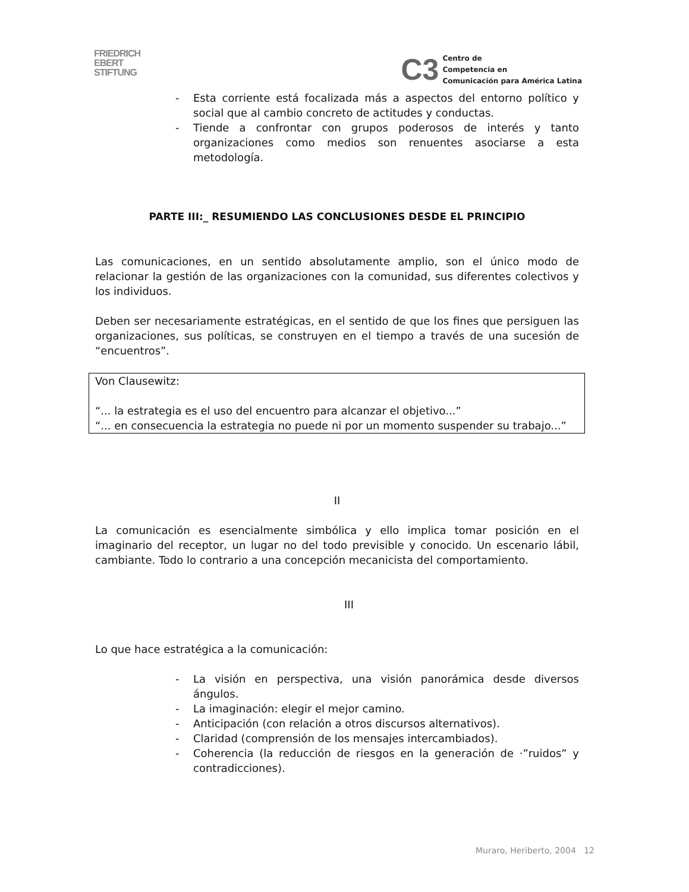FRIEDRICH
EBERT
STIFTUNG
C3
Centro de
Competencia en
Comunicación para América Latina
- Esta corriente está focalizada más a aspectos del entorno político y social que al cambio concreto de actitudes y conductas.
- Tiende a confrontar con grupos poderosos de interés y tanto organizaciones como medios son renuentes asociarse a esta metodología.
PARTE III:_ RESUMIENDO LAS CONCLUSIONES DESDE EL PRINCIPIO
Las comunicaciones, en un sentido absolutamente amplio, son el único modo de relacionar la gestión de las organizaciones con la comunidad, sus diferentes colectivos y los individuos.
Deben ser necesariamente estratégicas, en el sentido de que los fines que persiguen las organizaciones, sus políticas, se construyen en el tiempo a través de una sucesión de “encuentros”.
Von Clausewitz:
“... la estrategia es el uso del encuentro para alcanzar el objetivo...”
“... en consecuencia la estrategia no puede ni por un momento suspender su trabajo...”
II
La comunicación es esencialmente simbólica y ello implica tomar posición en el imaginario del receptor, un lugar no del todo previsible y conocido. Un escenario lábil, cambiante. Todo lo contrario a una concepción mecanicista del comportamiento.
III
Lo que hace estratégica a la comunicación:
- La visión en perspectiva, una visión panorámica desde diversos ángulos.
- La imaginación: elegir el mejor camino.
- Anticipación (con relación a otros discursos alternativos).
- Claridad (comprensión de los mensajes intercambiados).
- Coherencia (la reducción de riesgos en la generación de ·”ruidos” y contradicciones).
Muraro, Heriberto, 2004 12